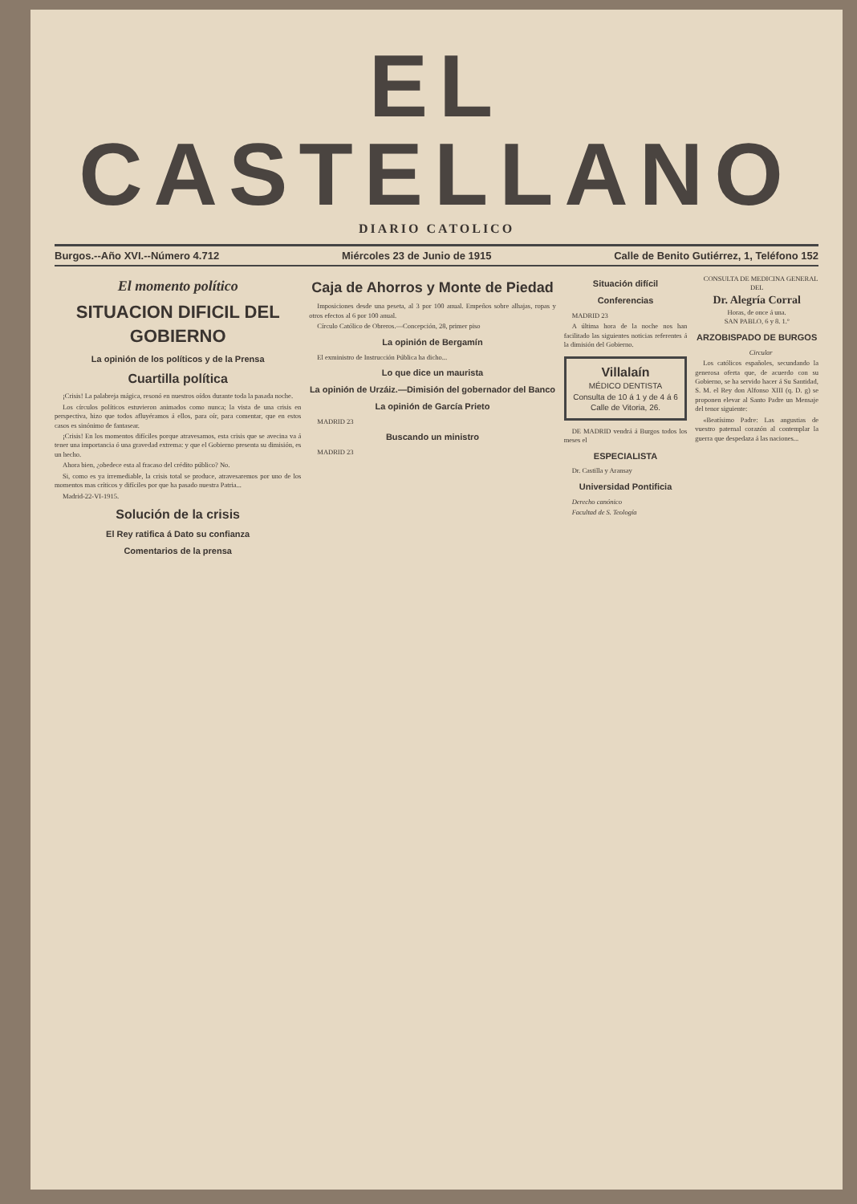EL CASTELLANO
DIARIO CATOLICO
Burgos.--Año XVI.--Número 4.712 Miércoles 23 de Junio de 1915 Calle de Benito Gutiérrez, 1, Teléfono 152
El momento político
SITUACION DIFICIL DEL GOBIERNO
La opinión de los políticos y de la Prensa
Cuartilla política
¡Crisis! La palabreja mágica, resonó en nuestros oídos durante toda la pasada noche.
Los círculos políticos estuvieron animados como nunca; la vista de una crisis en perspectiva, hizo que todos afluyéramos á ellos, para oír, para comentar, que en estos casos es sinónimo de fantasear.
¡Crisis! En los momentos difíciles porque atravesamos, esta crisis que se avecina va á tener una importancia ó una gravedad extrema: y que el Gobierno presenta su dimisión, es un hecho.
Ahora bien, ¿obedece esta al fracaso del crédito público? No.
Si, como es ya irremediable, la crisis total se produce, atravesaremos por uno de los momentos mas críticos y difíciles por que ha pasado nuestra Patria...
Madrid-22-VI-1915.
Solución de la crisis
El Rey ratifica á Dato su confianza
Comentarios de la prensa
Caja de Ahorros y Monte de Piedad
Imposiciones desde una peseta, al 3 por 100 anual. Empeños sobre alhajas, ropas y otros efectos al 6 por 100 anual.
Círculo Católico de Obreros.—Concepción, 28, primer piso
La opinión de Bergamín
El exministro de Instrucción Pública ha dicho...
Lo que dice un maurista
La opinión de Urzáiz.—Dimisión del gobernador del Banco
La opinión de García Prieto
MADRID 23
Buscando un ministro
MADRID 23
Situación difícil
Conferencias
MADRID 23
A última hora de la noche nos han facilitado las siguientes noticias referentes á la dimisión del Gobierno.
Villalaín
MÉDICO DENTISTA
Consulta de 10 á 1 y de 4 á 6
Calle de Vitoria, 26.
DE MADRID vendrá á Burgos todos los meses el
ESPECIALISTA
Dr. Castilla y Aransay
Universidad Pontificia
Derecho canónico
Facultad de S. Teología
CONSULTA DE MEDICINA GENERAL DEL
Dr. Alegría Corral
Horas, de once á una.
SAN PABLO, 6 y 8. 1.º
ARZOBISPADO DE BURGOS
Circular
Los católicos españoles, secundando la generosa oferta que, de acuerdo con su Gobierno, se ha servido hacer á Su Santidad, S. M. el Rey don Alfonso XIII (q. D. g) se proponen elevar al Santo Padre un Mensaje del tenor siguiente:
«Beatísimo Padre: Las angustias de vuestro paternal corazón al contemplar la guerra que despedaza á las naciones...